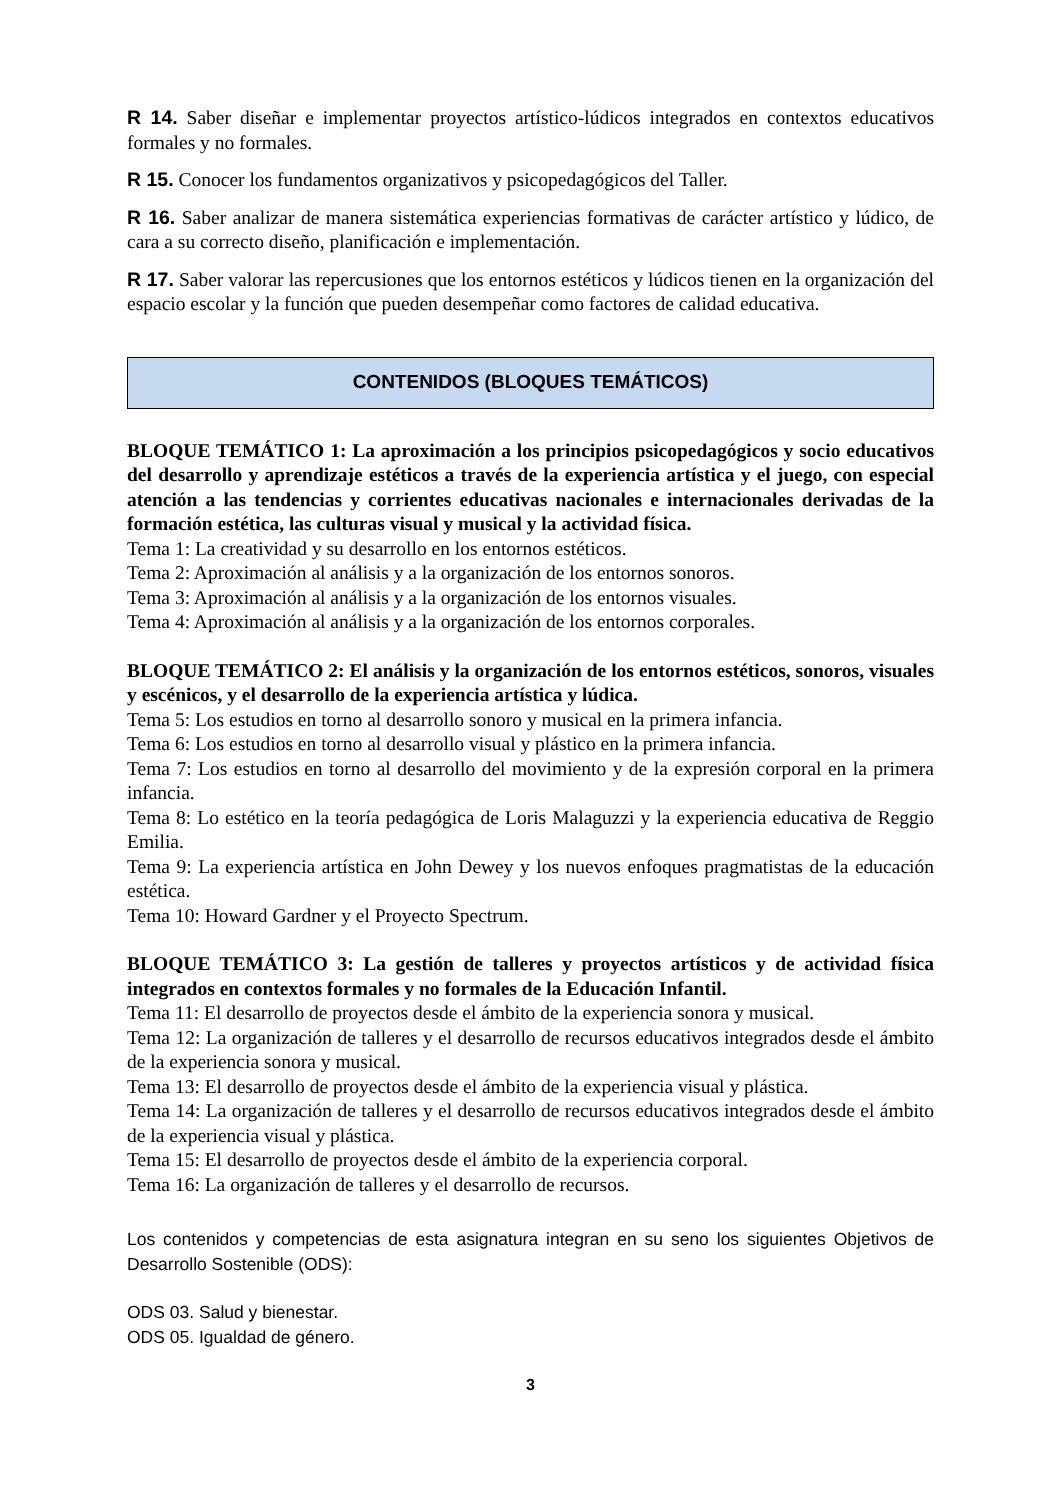R 14. Saber diseñar e implementar proyectos artístico-lúdicos integrados en contextos educativos formales y no formales.
R 15. Conocer los fundamentos organizativos y psicopedagógicos del Taller.
R 16. Saber analizar de manera sistemática experiencias formativas de carácter artístico y lúdico, de cara a su correcto diseño, planificación e implementación.
R 17. Saber valorar las repercusiones que los entornos estéticos y lúdicos tienen en la organización del espacio escolar y la función que pueden desempeñar como factores de calidad educativa.
CONTENIDOS (BLOQUES TEMÁTICOS)
BLOQUE TEMÁTICO 1: La aproximación a los principios psicopedagógicos y socio educativos del desarrollo y aprendizaje estéticos a través de la experiencia artística y el juego, con especial atención a las tendencias y corrientes educativas nacionales e internacionales derivadas de la formación estética, las culturas visual y musical y la actividad física.
Tema 1: La creatividad y su desarrollo en los entornos estéticos.
Tema 2: Aproximación al análisis y a la organización de los entornos sonoros.
Tema 3: Aproximación al análisis y a la organización de los entornos visuales.
Tema 4: Aproximación al análisis y a la organización de los entornos corporales.
BLOQUE TEMÁTICO 2: El análisis y la organización de los entornos estéticos, sonoros, visuales y escénicos, y el desarrollo de la experiencia artística y lúdica.
Tema 5: Los estudios en torno al desarrollo sonoro y musical en la primera infancia.
Tema 6: Los estudios en torno al desarrollo visual y plástico en la primera infancia.
Tema 7: Los estudios en torno al desarrollo del movimiento y de la expresión corporal en la primera infancia.
Tema 8: Lo estético en la teoría pedagógica de Loris Malaguzzi y la experiencia educativa de Reggio Emilia.
Tema 9: La experiencia artística en John Dewey y los nuevos enfoques pragmatistas de la educación estética.
Tema 10: Howard Gardner y el Proyecto Spectrum.
BLOQUE TEMÁTICO 3: La gestión de talleres y proyectos artísticos y de actividad física integrados en contextos formales y no formales de la Educación Infantil.
Tema 11: El desarrollo de proyectos desde el ámbito de la experiencia sonora y musical.
Tema 12: La organización de talleres y el desarrollo de recursos educativos integrados desde el ámbito de la experiencia sonora y musical.
Tema 13: El desarrollo de proyectos desde el ámbito de la experiencia visual y plástica.
Tema 14: La organización de talleres y el desarrollo de recursos educativos integrados desde el ámbito de la experiencia visual y plástica.
Tema 15: El desarrollo de proyectos desde el ámbito de la experiencia corporal.
Tema 16: La organización de talleres y el desarrollo de recursos.
Los contenidos y competencias de esta asignatura integran en su seno los siguientes Objetivos de Desarrollo Sostenible (ODS):
ODS 03. Salud y bienestar.
ODS 05. Igualdad de género.
3